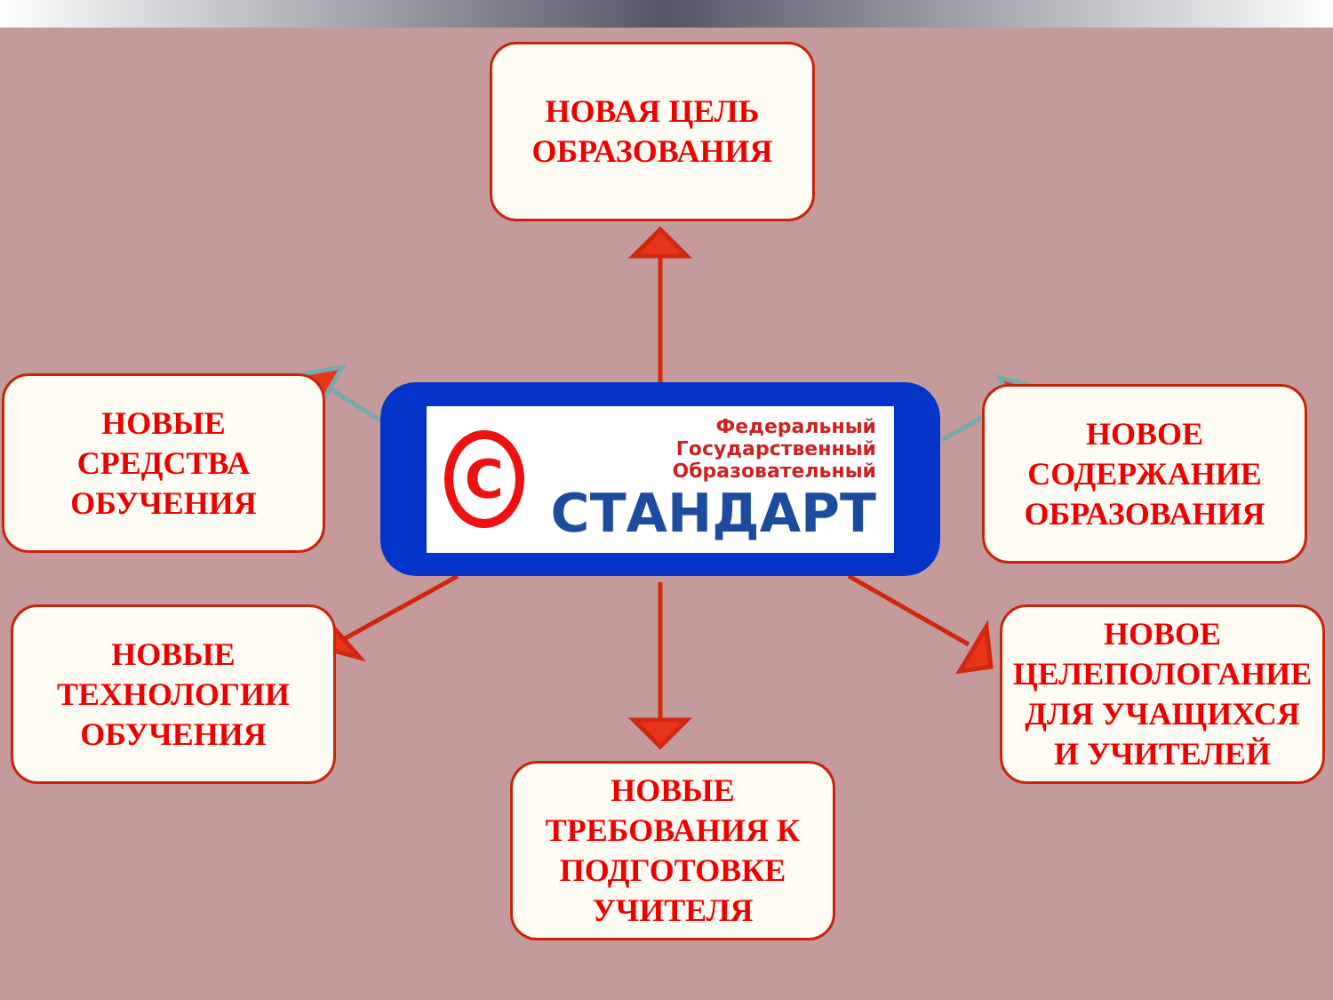НОВАЯ ЦЕЛЬ
ОБРАЗОВАНИЯ
НОВЫЕ
СРЕДСТВА
ОБУЧЕНИЯ
НОВОЕ
СОДЕРЖАНИЕ
ОБРАЗОВАНИЯ
C
Федеральный
Государственный
Образовательный
СТАНДАРТ
НОВЫЕ
ТЕХНОЛОГИИ
ОБУЧЕНИЯ
НОВОЕ
ЦЕЛЕПОЛОГАНИЕ
ДЛЯ УЧАЩИХСЯ
И УЧИТЕЛЕЙ
НОВЫЕ
ТРЕБОВАНИЯ К
ПОДГОТОВКЕ
УЧИТЕЛЯ